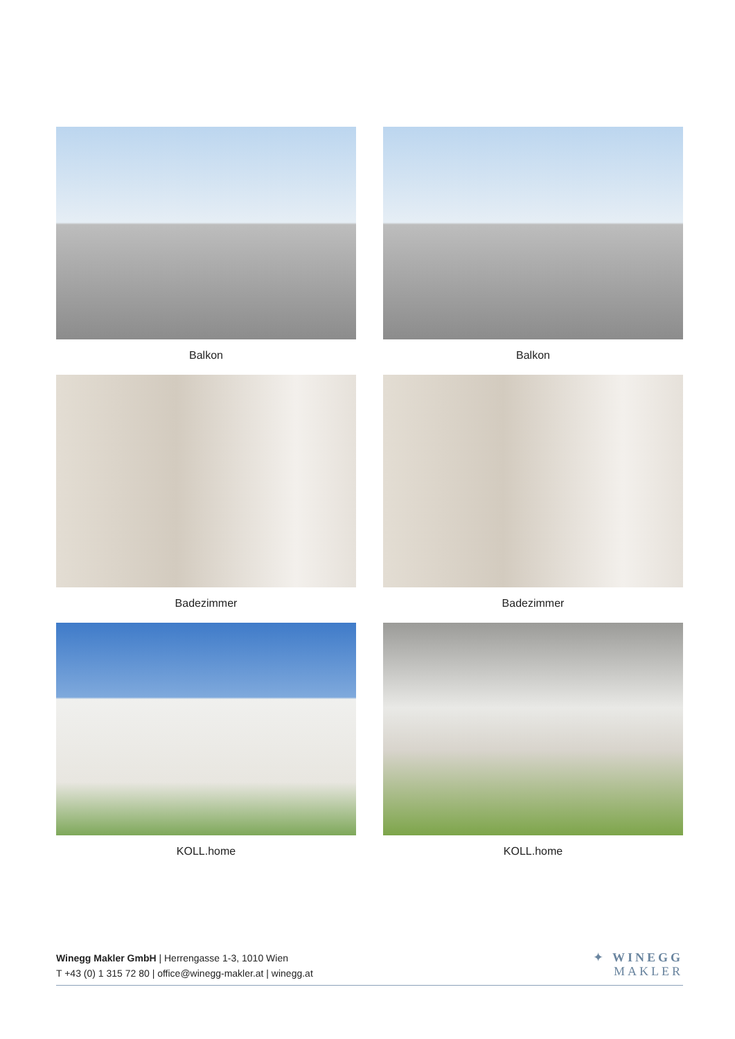Balkon
Balkon
Badezimmer
Badezimmer
KOLL.home
KOLL.home
Winegg Makler GmbH | Herrengasse 1-3, 1010 Wien
T +43 (0) 1 315 72 80 | office@winegg-makler.at | winegg.at
✦ WINEGG
MAKLER